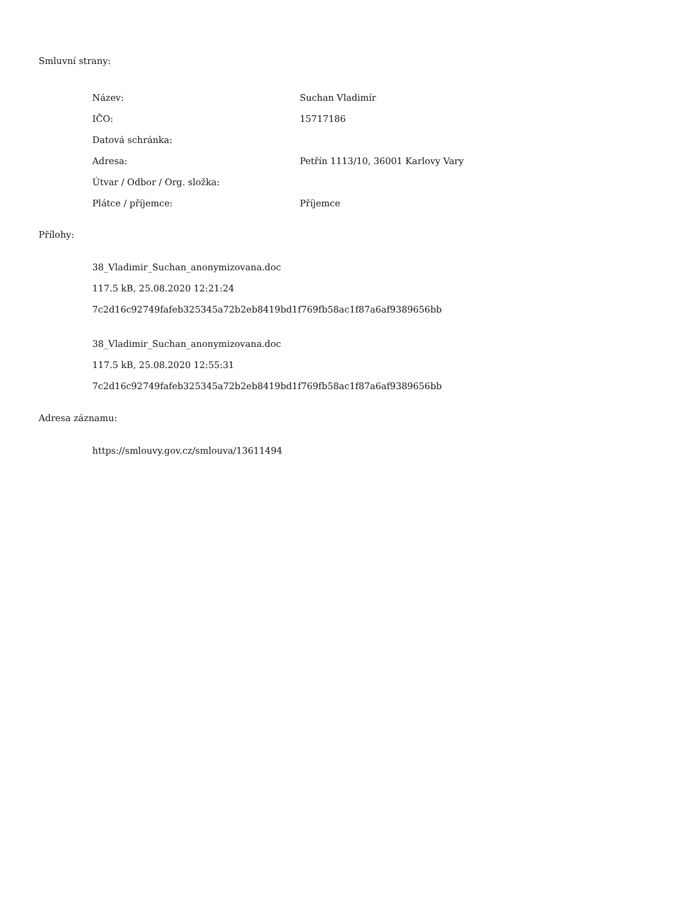Smluvní strany:
| Název: | Suchan Vladimír |
| IČO: | 15717186 |
| Datová schránka: | |
| Adresa: | Petřín 1113/10, 36001 Karlovy Vary |
| Útvar / Odbor / Org. složka: | |
| Plátce / příjemce: | Příjemce |
Přílohy:
38_Vladimir_Suchan_anonymizovana.doc
117.5 kB, 25.08.2020 12:21:24
7c2d16c92749fafeb325345a72b2eb8419bd1f769fb58ac1f87a6af9389656bb
38_Vladimir_Suchan_anonymizovana.doc
117.5 kB, 25.08.2020 12:55:31
7c2d16c92749fafeb325345a72b2eb8419bd1f769fb58ac1f87a6af9389656bb
Adresa záznamu:
https://smlouvy.gov.cz/smlouva/13611494